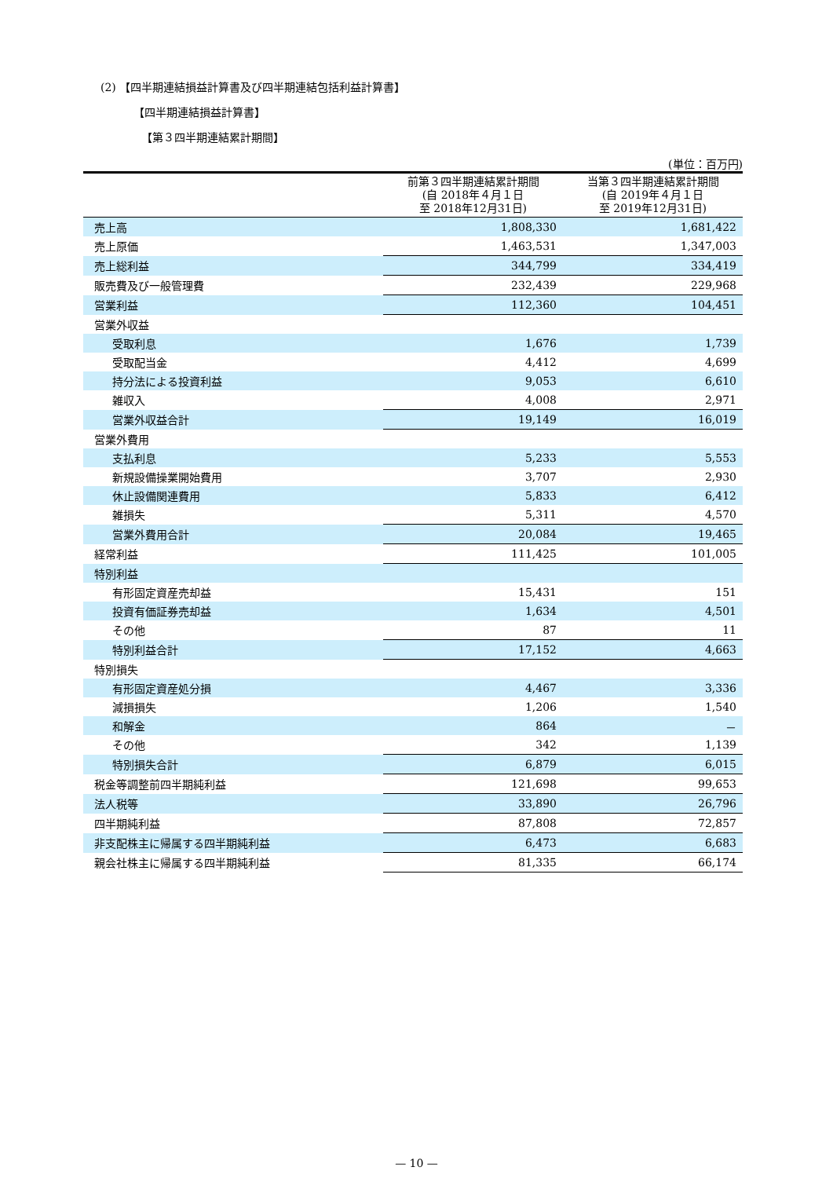(2) 【四半期連結損益計算書及び四半期連結包括利益計算書】
【四半期連結損益計算書】
【第３四半期連結累計期間】
(単位：百万円)
| | 前第３四半期連結累計期間 (自 2018年４月１日 至 2018年12月31日) | 当第３四半期連結累計期間 (自 2019年４月１日 至 2019年12月31日) |
| --- | --- | --- |
| 売上高 | 1,808,330 | 1,681,422 |
| 売上原価 | 1,463,531 | 1,347,003 |
| 売上総利益 | 344,799 | 334,419 |
| 販売費及び一般管理費 | 232,439 | 229,968 |
| 営業利益 | 112,360 | 104,451 |
| 営業外収益 | | |
| 受取利息 | 1,676 | 1,739 |
| 受取配当金 | 4,412 | 4,699 |
| 持分法による投資利益 | 9,053 | 6,610 |
| 雑収入 | 4,008 | 2,971 |
| 営業外収益合計 | 19,149 | 16,019 |
| 営業外費用 | | |
| 支払利息 | 5,233 | 5,553 |
| 新規設備操業開始費用 | 3,707 | 2,930 |
| 休止設備関連費用 | 5,833 | 6,412 |
| 雑損失 | 5,311 | 4,570 |
| 営業外費用合計 | 20,084 | 19,465 |
| 経常利益 | 111,425 | 101,005 |
| 特別利益 | | |
| 有形固定資産売却益 | 15,431 | 151 |
| 投資有価証券売却益 | 1,634 | 4,501 |
| その他 | 87 | 11 |
| 特別利益合計 | 17,152 | 4,663 |
| 特別損失 | | |
| 有形固定資産処分損 | 4,467 | 3,336 |
| 減損損失 | 1,206 | 1,540 |
| 和解金 | 864 | － |
| その他 | 342 | 1,139 |
| 特別損失合計 | 6,879 | 6,015 |
| 税金等調整前四半期純利益 | 121,698 | 99,653 |
| 法人税等 | 33,890 | 26,796 |
| 四半期純利益 | 87,808 | 72,857 |
| 非支配株主に帰属する四半期純利益 | 6,473 | 6,683 |
| 親会社株主に帰属する四半期純利益 | 81,335 | 66,174 |
— 10 —